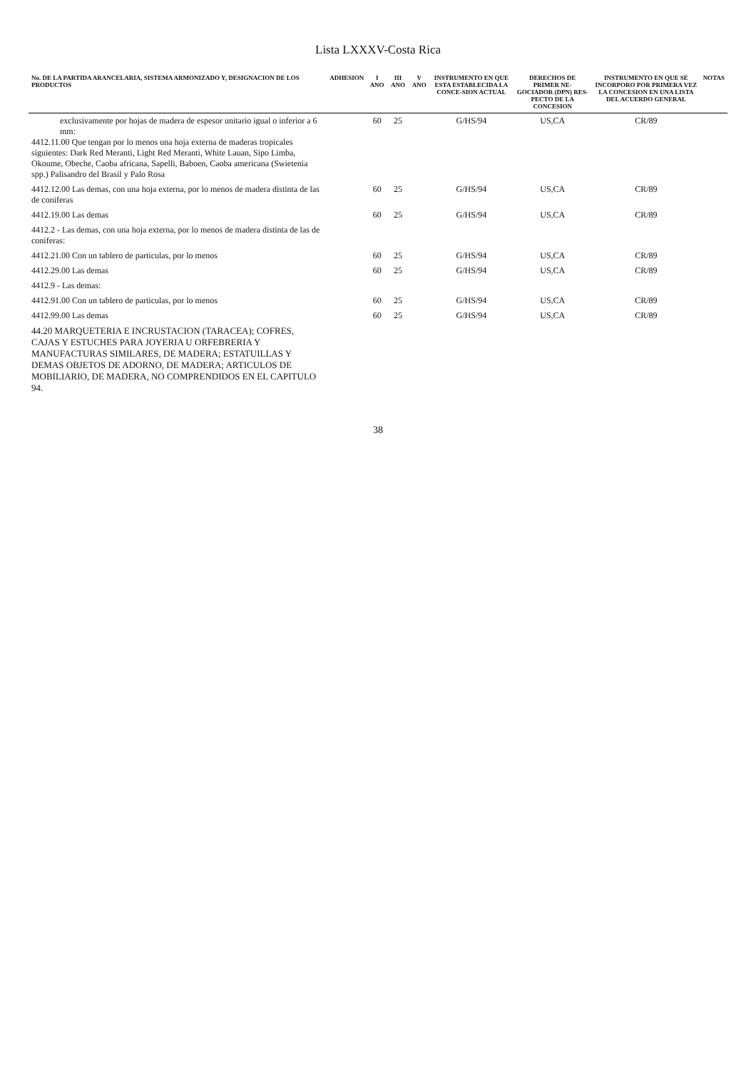Lista LXXXV-Costa Rica
| No. DE LA PARTIDA ARANCELARIA, SISTEMA ARMONIZADO Y, DESIGNACION DE LOS PRODUCTOS | ADHESION | I ANO | III ANO | V ANO | INSTRUMENTO EN QUE ESTA ESTABLECIDA LA CONCE-SION ACTUAL | DERECHOS DE PRIMER NE-GOCIADOR (DPN) RES-PECTO DE LA CONCESION | INSTRUMENTO EN QUE SE INCORPORO POR PRIMERA VEZ LA CONCESION EN UNA LISTA DEL ACUERDO GENERAL | NOTAS |
| --- | --- | --- | --- | --- | --- | --- | --- | --- |
| exclusivamente por hojas de madera de espesor unitario igual o inferior a 6 mm: 4412.11.00 Que tengan por lo menos una hoja externa de maderas tropicales siguientes: Dark Red Meranti, Light Red Meranti, White Lauan, Sipo Limba, Okoume, Obeche, Caoba africana, Sapelli, Baboen, Caoba americana (Swietenia spp.) Palisandro del Brasil y Palo Rosa | | 60 | 25 | | G/HS/94 | US,CA | CR/89 | |
| 4412.12.00 Las demas, con una hoja externa, por lo menos de madera distinta de las de coniferas | | 60 | 25 | | G/HS/94 | US,CA | CR/89 | |
| 4412.19.00 Las demas | | 60 | 25 | | G/HS/94 | US,CA | CR/89 | |
| 4412.2 - Las demas, con una hoja externa, por lo menos de madera distinta de las de coniferas: | | | | | | | | |
| 4412.21.00 Con un tablero de particulas, por lo menos | | 60 | 25 | | G/HS/94 | US,CA | CR/89 | |
| 4412.29.00 Las demas | | 60 | 25 | | G/HS/94 | US,CA | CR/89 | |
| 4412.9 - Las demas: | | | | | | | | |
| 4412.91.00 Con un tablero de particulas, por lo menos | | 60 | 25 | | G/HS/94 | US,CA | CR/89 | |
| 4412.99.00 Las demas | | 60 | 25 | | G/HS/94 | US,CA | CR/89 | |
| 44.20 MARQUETERIA E INCRUSTACION (TARACEA); COFRES, CAJAS Y ESTUCHES PARA JOYERIA U ORFEBRERIA Y MANUFACTURAS SIMILARES, DE MADERA; ESTATUILLAS Y DEMAS OBJETOS DE ADORNO, DE MADERA; ARTICULOS DE MOBILIARIO, DE MADERA, NO COMPRENDIDOS EN EL CAPITULO 94. | | | | | | | | |
38